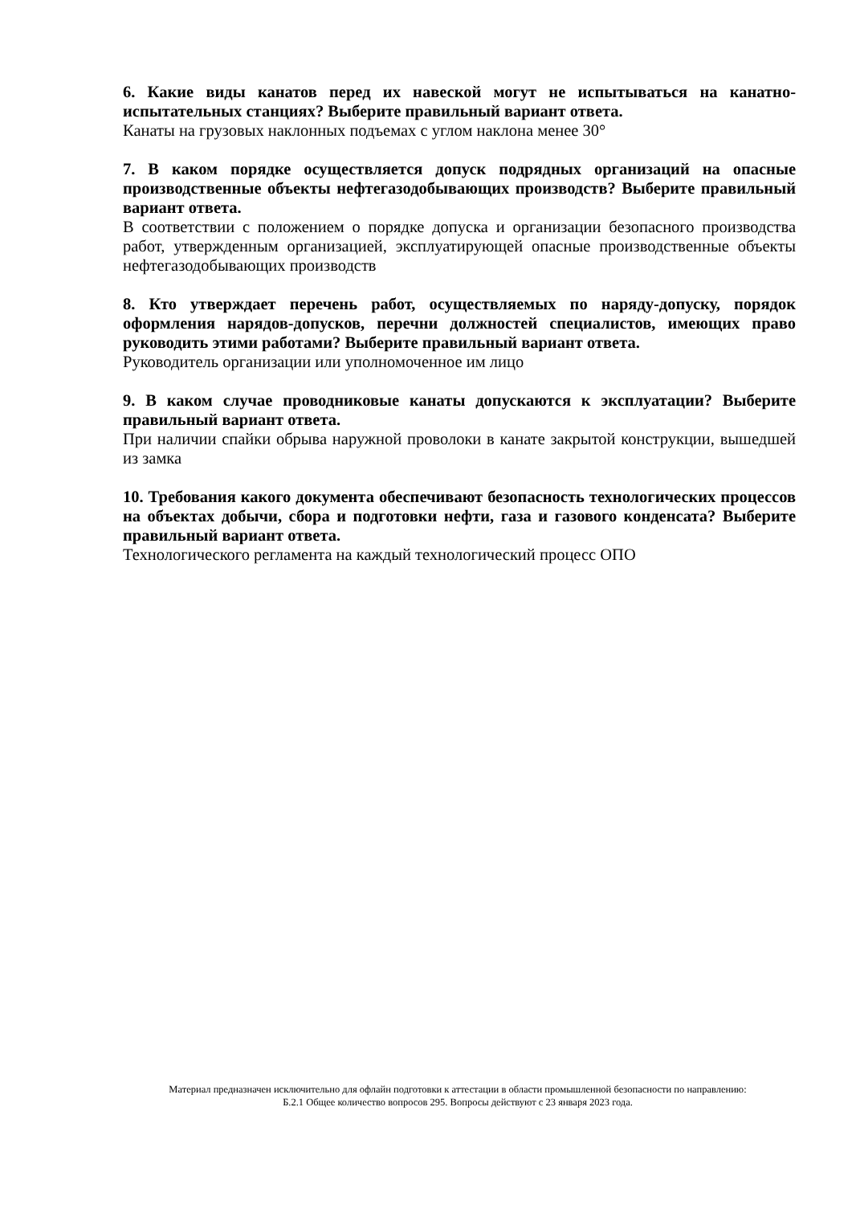6. Какие виды канатов перед их навеской могут не испытываться на канатно-испытательных станциях? Выберите правильный вариант ответа.
Канаты на грузовых наклонных подъемах с углом наклона менее 30°
7. В каком порядке осуществляется допуск подрядных организаций на опасные производственные объекты нефтегазодобывающих производств? Выберите правильный вариант ответа.
В соответствии с положением о порядке допуска и организации безопасного производства работ, утвержденным организацией, эксплуатирующей опасные производственные объекты нефтегазодобывающих производств
8. Кто утверждает перечень работ, осуществляемых по наряду-допуску, порядок оформления нарядов-допусков, перечни должностей специалистов, имеющих право руководить этими работами? Выберите правильный вариант ответа.
Руководитель организации или уполномоченное им лицо
9. В каком случае проводниковые канаты допускаются к эксплуатации? Выберите правильный вариант ответа.
При наличии спайки обрыва наружной проволоки в канате закрытой конструкции, вышедшей из замка
10. Требования какого документа обеспечивают безопасность технологических процессов на объектах добычи, сбора и подготовки нефти, газа и газового конденсата? Выберите правильный вариант ответа.
Технологического регламента на каждый технологический процесс ОПО
Материал предназначен исключительно для офлайн подготовки к аттестации в области промышленной безопасности по направлению:
Б.2.1 Общее количество вопросов 295. Вопросы действуют с 23 января 2023 года.